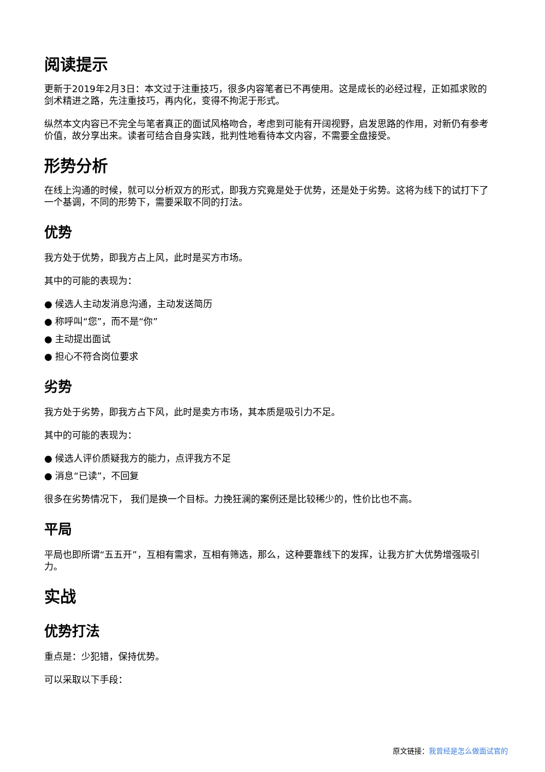阅读提示
更新于2019年2月3日：本文过于注重技巧，很多内容笔者已不再使用。这是成长的必经过程，正如孤求败的剑术精进之路，先注重技巧，再内化，变得不拘泥于形式。
纵然本文内容已不完全与笔者真正的面试风格吻合，考虑到可能有开阔视野，启发思路的作用，对新仍有参考价值，故分享出来。读者可结合自身实践，批判性地看待本文内容，不需要全盘接受。
形势分析
在线上沟通的时候，就可以分析双方的形式，即我方究竟是处于优势，还是处于劣势。这将为线下的试打下了一个基调，不同的形势下，需要采取不同的打法。
优势
我方处于优势，即我方占上风，此时是买方市场。
其中的可能的表现为：
● 候选人主动发消息沟通，主动发送简历
● 称呼叫“您”，而不是“你”
● 主动提出面试
● 担心不符合岗位要求
劣势
我方处于劣势，即我方占下风，此时是卖方市场，其本质是吸引力不足。
其中的可能的表现为：
● 候选人评价质疑我方的能力，点评我方不足
● 消息“已读”，不回复
很多在劣势情况下， 我们是换一个目标。力挽狂澜的案例还是比较稀少的，性价比也不高。
平局
平局也即所谓“五五开”，互相有需求，互相有筛选，那么，这种要靠线下的发挥，让我方扩大优势增强吸引力。
实战
优势打法
重点是：少犯错，保持优势。
可以采取以下手段：
原文链接：我曾经是怎么做面试官的